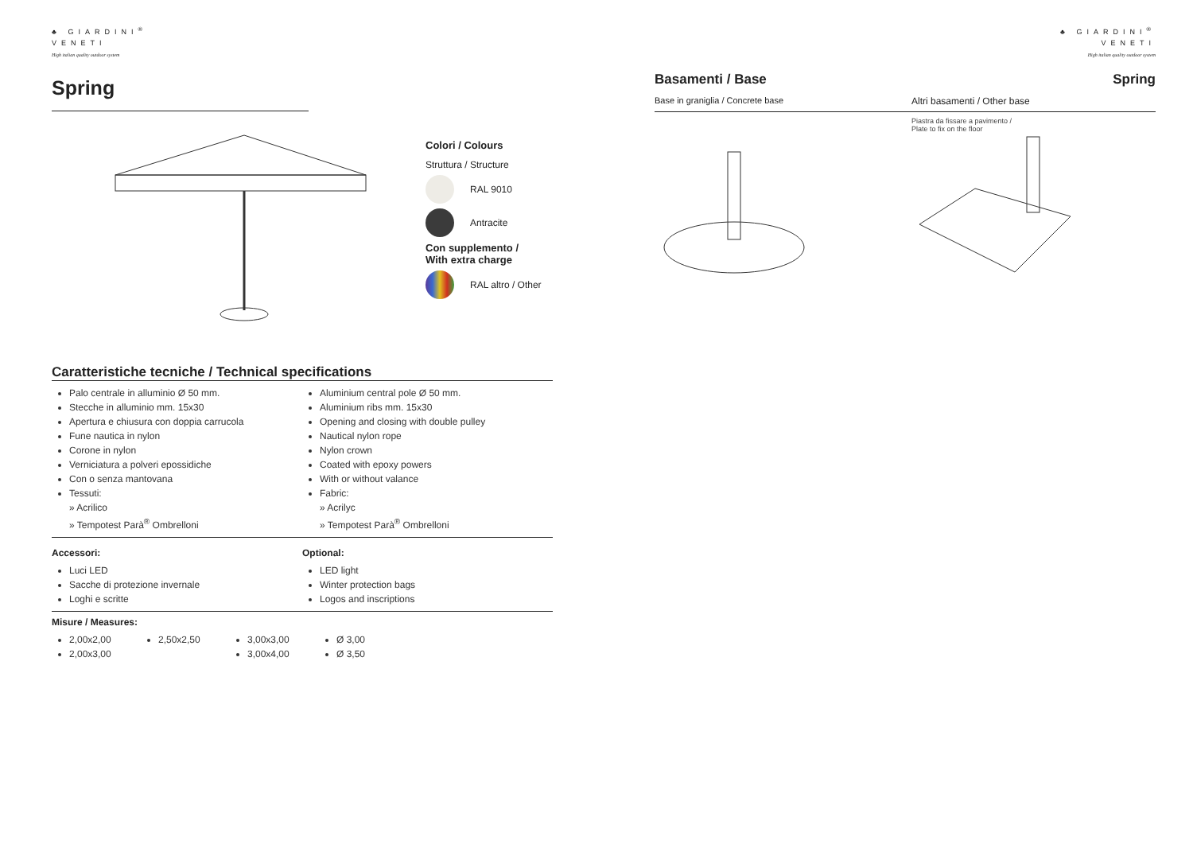♣ GIARDINI<sup>®</sup>
VENETI
High italian quality outdoor system
Spring
Colori / Colours
Struttura / Structure
RAL 9010
Antracite
Con supplemento /
With extra charge
RAL altro / Other
Caratteristiche tecniche / Technical specifications
Palo centrale in alluminio Ø 50 mm.
Stecche in alluminio mm. 15x30
Apertura e chiusura con doppia carrucola
Fune nautica in nylon
Corone in nylon
Verniciatura a polveri epossidiche
Con o senza mantovana
Tessuti:
» Acrilico
» Tempotest Parà<sup>®</sup> Ombrelloni
Aluminium central pole Ø 50 mm.
Aluminium ribs mm. 15x30
Opening and closing with double pulley
Nautical nylon rope
Nylon crown
Coated with epoxy powers
With or without valance
Fabric:
» Acrilyc
» Tempotest Parà<sup>®</sup> Ombrelloni
Accessori:
Luci LED
Sacche di protezione invernale
Loghi e scritte
Optional:
LED light
Winter protection bags
Logos and inscriptions
Misure / Measures:
2,00x2,00
2,00x3,00
2,50x2,50 3,00x3,00
3,00x4,00
Ø 3,00
Ø 3,50
♣ GIARDINI<sup>®</sup>
VENETI
High italian quality outdoor system
Basamenti / Base Spring
Base in graniglia / Concrete base Altri basamenti / Other base
Piastra da fissare a pavimento /
Plate to fix on the floor